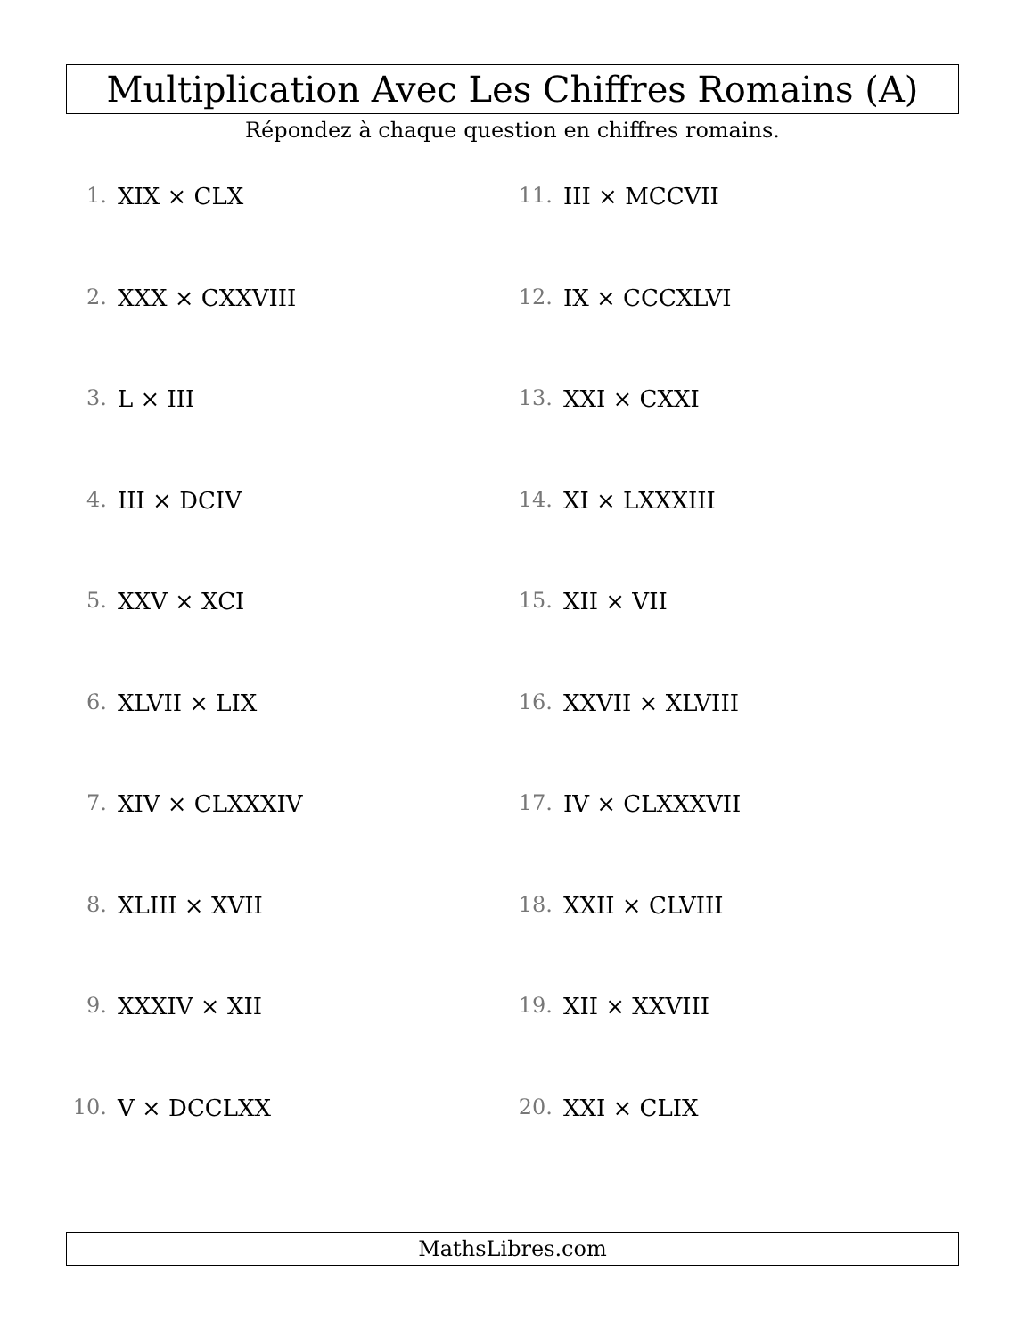Multiplication Avec Les Chiffres Romains (A)
Répondez à chaque question en chiffres romains.
1. XIX × CLX
2. XXX × CXXVIII
3. L × III
4. III × DCIV
5. XXV × XCI
6. XLVII × LIX
7. XIV × CLXXXIV
8. XLIII × XVII
9. XXXIV × XII
10. V × DCCLXX
11. III × MCCVII
12. IX × CCCXLVI
13. XXI × CXXI
14. XI × LXXXIII
15. XII × VII
16. XXVII × XLVIII
17. IV × CLXXXVII
18. XXII × CLVIII
19. XII × XXVIII
20. XXI × CLIX
MathsLibres.com